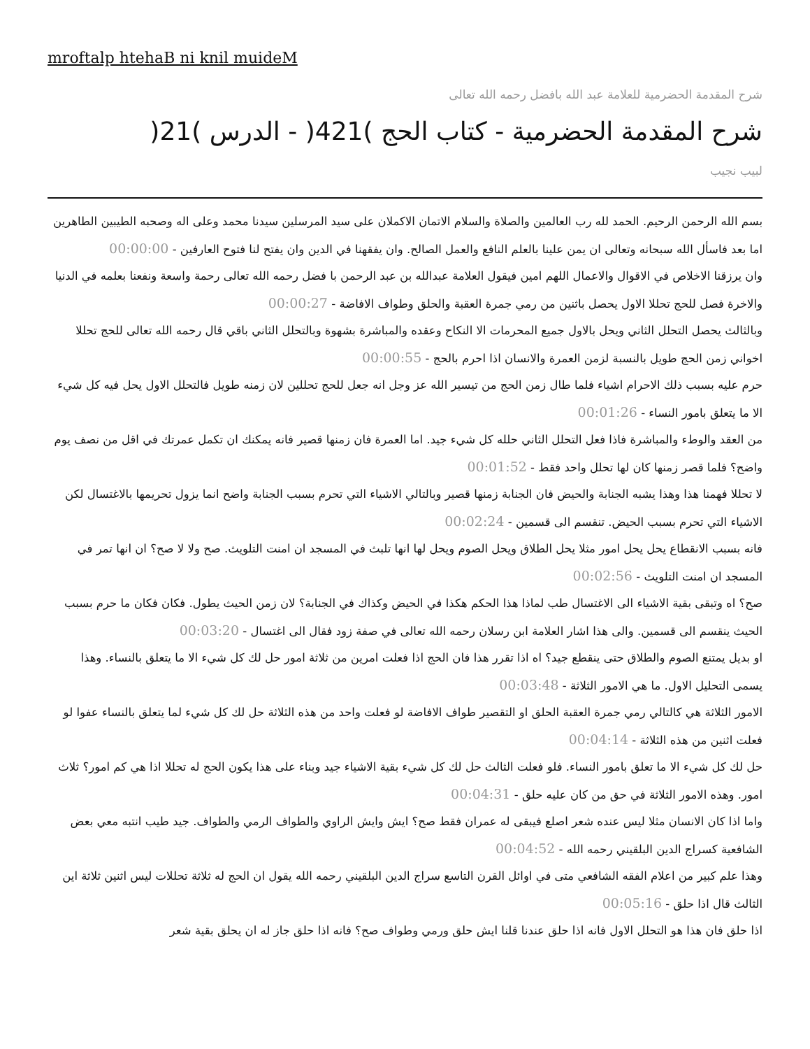mroftalp htehaB ni knil muideM
شرح المقدمة الحضرمية للعلامة عبد الله بافضل رحمه الله تعالى
شرح المقدمة الحضرمية - كتاب الحج )421( - الدرس )21(
لبيب نجيب
بسم الله الرحمن الرحيم. الحمد لله رب العالمين والصلاة والسلام الاتمان الاكملان على سيد المرسلين سيدنا محمد وعلى اله وصحبه الطيبين الطاهرين اما بعد فاسأل الله سبحانه وتعالى ان يمن علينا بالعلم النافع والعمل الصالح. وان يفقهنا في الدين وان يفتح لنا فتوح العارفين - 00:00:00
وان يرزقنا الاخلاص في الاقوال والاعمال اللهم امين فيقول العلامة عبدالله بن عبد الرحمن با فضل رحمه الله تعالى رحمة واسعة ونفعنا بعلمه في الدنيا والاخرة فصل للحج تحللا الاول يحصل باثنين من رمي جمرة العقبة والحلق وطواف الافاضة - 00:00:27
وبالثالث يحصل التحلل الثاني ويحل بالاول جميع المحرمات الا النكاح وعقده والمباشرة بشهوة وبالتحلل الثاني باقي قال رحمه الله تعالى للحج تحللا اخواني زمن الحج طويل بالنسبة لزمن العمرة والانسان اذا احرم بالحج - 00:00:55
حرم عليه بسبب ذلك الاحرام اشياء فلما طال زمن الحج من تيسير الله عز وجل انه جعل للحج تحللين لان زمنه طويل فالتحلل الاول يحل فيه كل شيء الا ما يتعلق بامور النساء - 00:01:26
من العقد والوطء والمباشرة فاذا فعل التحلل الثاني حلله كل شيء جيد. اما العمرة فان زمنها قصير فانه يمكنك ان تكمل عمرتك في اقل من نصف يوم واضح؟ فلما قصر زمنها كان لها تحلل واحد فقط - 00:01:52
لا تحللا فهمنا هذا وهذا يشبه الجنابة والحيض فان الجنابة زمنها قصير وبالتالي الاشياء التي تحرم بسبب الجنابة واضح انما يزول تحريمها بالاغتسال لكن الاشياء التي تحرم بسبب الحيض. تنقسم الى قسمين - 00:02:24
فانه بسبب الانقطاع يحل يحل امور مثلا يحل الطلاق ويحل الصوم ويحل لها انها تلبث في المسجد ان امنت التلويث. صح ولا لا صح؟ ان انها تمر في المسجد ان امنت التلويث - 00:02:56
صح؟ اه وتبقى بقية الاشياء الى الاغتسال طب لماذا هذا الحكم هكذا في الحيض وكذاك في الجنابة؟ لان زمن الحيث يطول. فكان فكان ما حرم بسبب الحيث ينقسم الى قسمين. والى هذا اشار العلامة ابن رسلان رحمه الله تعالى في صفة زود فقال الى اغتسال - 00:03:20
او بديل يمتنع الصوم والطلاق حتى ينقطع جيد؟ اه اذا تقرر هذا فان الحج اذا فعلت امرين من ثلاثة امور حل لك كل شيء الا ما يتعلق بالنساء. وهذا يسمى التحليل الاول. ما هي الامور الثلاثة - 00:03:48
الامور الثلاثة هي كالتالي رمي جمرة العقبة الحلق او التقصير طواف الافاضة لو فعلت واحد من هذه الثلاثة حل لك كل شيء لما يتعلق بالنساء عفوا لو فعلت اثنين من هذه الثلاثة - 00:04:14
حل لك كل شيء الا ما تعلق بامور النساء. فلو فعلت الثالث حل لك كل شيء بقية الاشياء جيد وبناء على هذا يكون الحج له تحللا اذا هي كم امور؟ ثلاث امور. وهذه الامور الثلاثة في حق من كان عليه حلق - 00:04:31
واما اذا كان الانسان مثلا ليس عنده شعر اصلع فيبقى له عمران فقط صح؟ ايش وايش الراوي والطواف الرمي والطواف. جيد طيب انتبه معي بعض الشافعية كسراج الدين البلقيني رحمه الله - 00:04:52
وهذا علم كبير من اعلام الفقه الشافعي متى في اوائل القرن التاسع سراج الدين البلقيني رحمه الله يقول ان الحج له ثلاثة تحللات ليس اثنين ثلاثة اين الثالث قال اذا حلق - 00:05:16
اذا حلق فان هذا هو التحلل الاول فانه اذا حلق عندنا قلنا ايش حلق ورمي وطواف صح؟ فانه اذا حلق جاز له ان يحلق بقية شعر